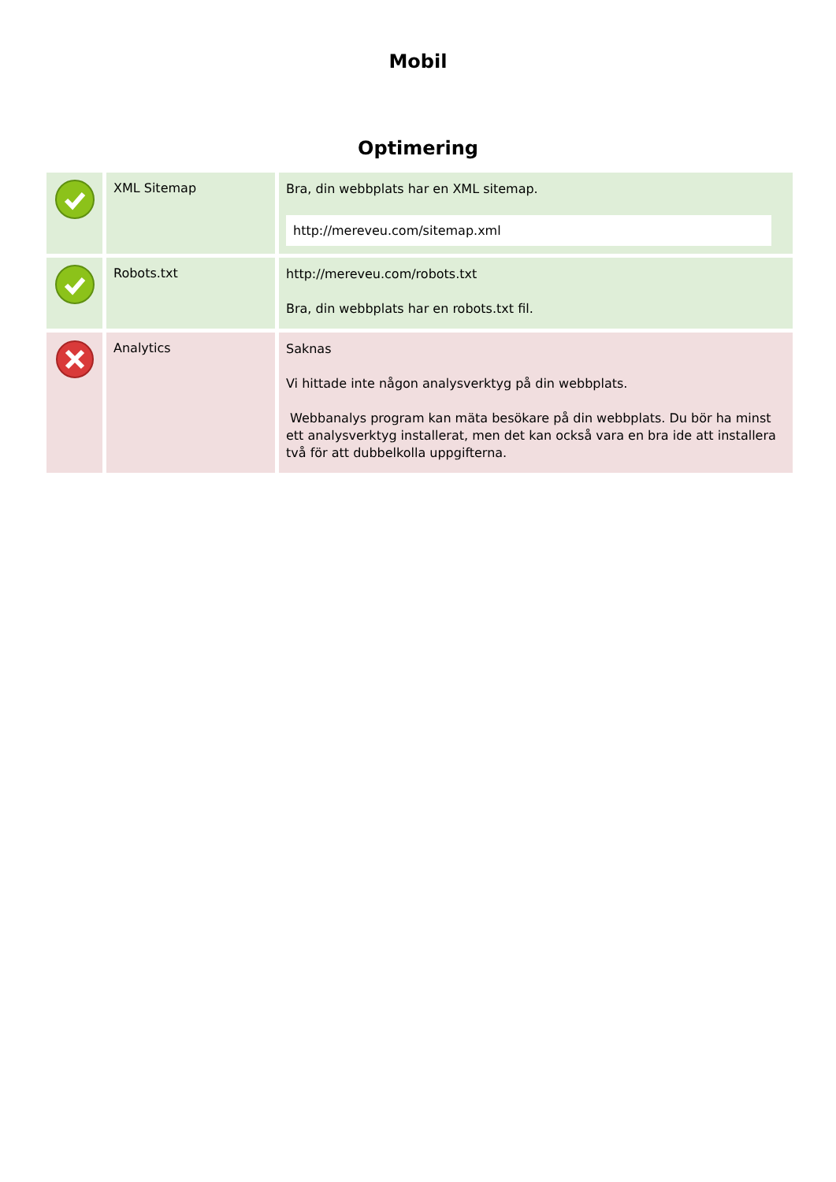Mobil
Optimering
| | XML Sitemap | Bra, din webbplats har en XML sitemap. http://mereveu.com/sitemap.xml |
| | Robots.txt | http://mereveu.com/robots.txt Bra, din webbplats har en robots.txt fil. |
| | Analytics | Saknas Vi hittade inte någon analysverktyg på din webbplats. Webbanalys program kan mäta besökare på din webbplats. Du bör ha minst ett analysverktyg installerat, men det kan också vara en bra ide att installera två för att dubbelkolla uppgifterna. |